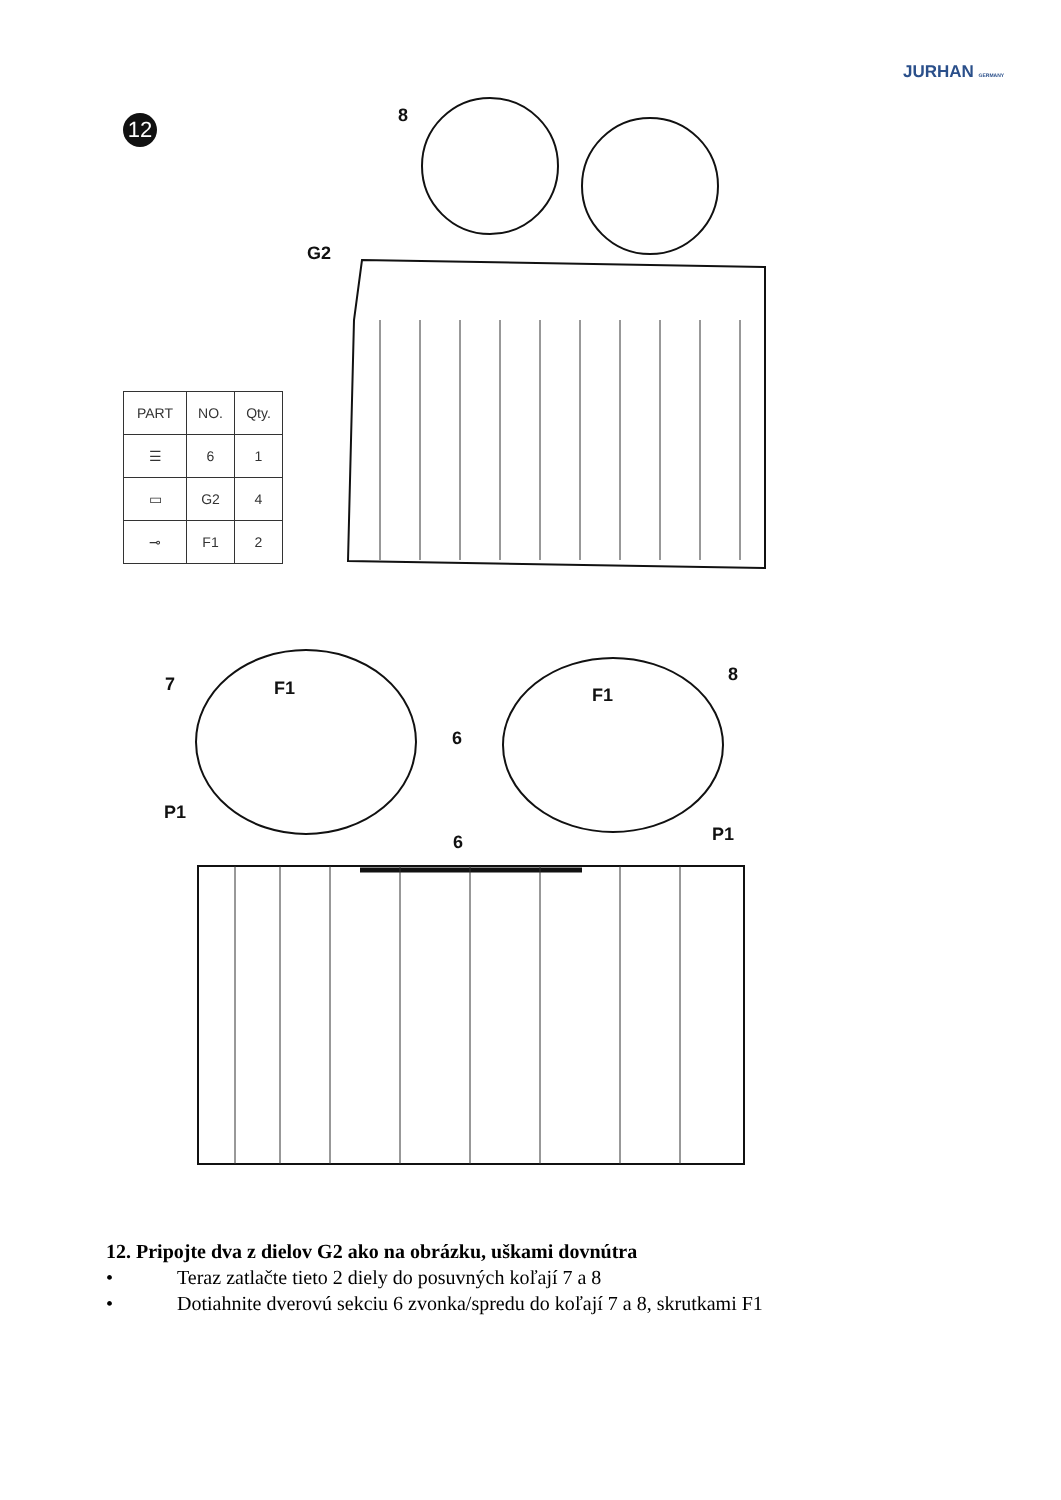JURHAN GERMANY
12
8
G2
7
F1
6
F1
8
P1
P1
6
| PART | NO. | Qty. |
| --- | --- | --- |
| ☰ | 6 | 1 |
| ▭ | G2 | 4 |
| ⊸ | F1 | 2 |
12. Pripojte dva z dielov G2 ako na obrázku, uškami dovnútra
• Teraz zatlačte tieto 2 diely do posuvných koľají 7 a 8
• Dotiahnite dverovú sekciu 6 zvonka/spredu do koľají 7 a 8, skrutkami F1